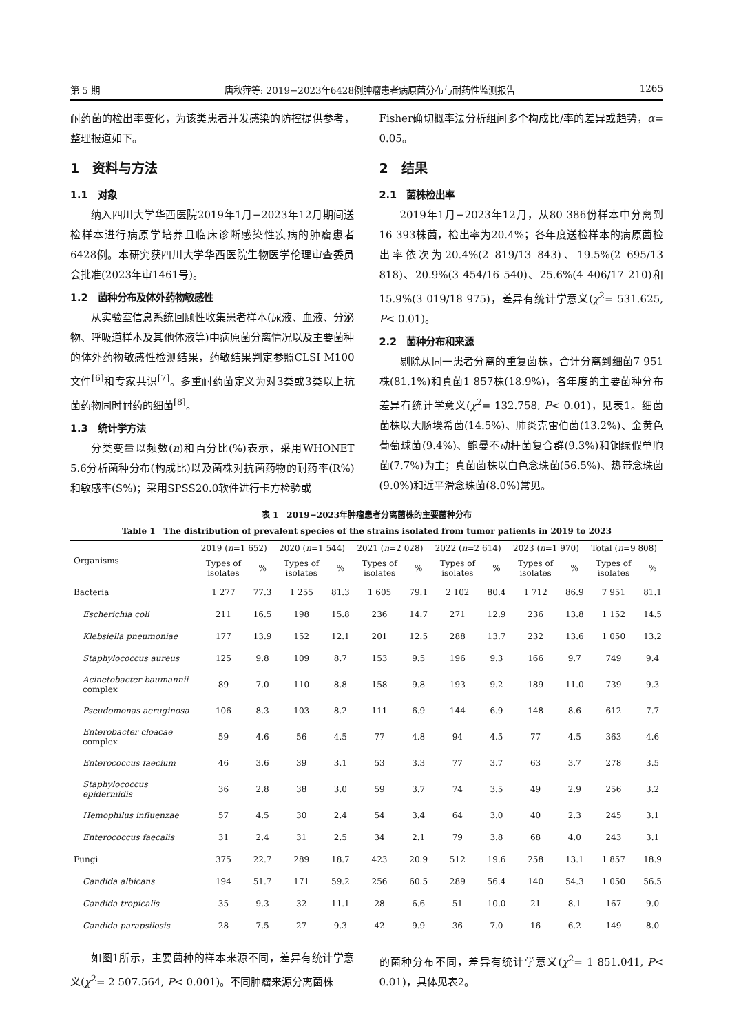第 5 期 唐秋萍等: 2019−2023年6428例肿瘤患者病原菌分布与耐药性监测报告 1265
耐药菌的检出率变化，为该类患者并发感染的防控提供参考，整理报道如下。
1　资料与方法
1.1　对象
纳入四川大学华西医院2019年1月−2023年12月期间送检样本进行病原学培养且临床诊断感染性疾病的肿瘤患者6428例。本研究获四川大学华西医院生物医学伦理审查委员会批准(2023年审1461号)。
1.2　菌种分布及体外药物敏感性
从实验室信息系统回顾性收集患者样本(尿液、血液、分泌物、呼吸道样本及其他体液等)中病原菌分离情况以及主要菌种的体外药物敏感性检测结果，药敏结果判定参照CLSI M100文件<sup>[6]</sup>和专家共识<sup>[7]</sup>。多重耐药菌定义为对3类或3类以上抗菌药物同时耐药的细菌<sup>[8]</sup>。
1.3　统计学方法
分类变量以频数(n)和百分比(%)表示，采用WHONET 5.6分析菌种分布(构成比)以及菌株对抗菌药物的耐药率(R%)和敏感率(S%)；采用SPSS20.0软件进行卡方检验或
Fisher确切概率法分析组间多个构成比/率的差异或趋势，α= 0.05。
2　结果
2.1　菌株检出率
2019年1月−2023年12月，从80 386份样本中分离到16 393株菌，检出率为20.4%；各年度送检样本的病原菌检出率依次为20.4%(2 819/13 843)、19.5%(2 695/13 818)、20.9%(3 454/16 540)、25.6%(4 406/17 210)和15.9%(3 019/18 975)，差异有统计学意义(χ<sup>2</sup>= 531.625, P< 0.01)。
2.2　菌种分布和来源
剔除从同一患者分离的重复菌株，合计分离到细菌7 951株(81.1%)和真菌1 857株(18.9%)，各年度的主要菌种分布差异有统计学意义(χ<sup>2</sup>= 132.758, P< 0.01)，见表1。细菌菌株以大肠埃希菌(14.5%)、肺炎克雷伯菌(13.2%)、金黄色葡萄球菌(9.4%)、鲍曼不动杆菌复合群(9.3%)和铜绿假单胞菌(7.7%)为主；真菌菌株以白色念珠菌(56.5%)、热带念珠菌(9.0%)和近平滑念珠菌(8.0%)常见。
表 1　2019−2023年肿瘤患者分离菌株的主要菌种分布
Table 1　The distribution of prevalent species of the strains isolated from tumor patients in 2019 to 2023
| Organisms | 2019 ( n =1 652) | | 2020 ( n =1 544) | | 2021 ( n =2 028) | | 2022 ( n =2 614) | | 2023 ( n =1 970) | | Total ( n =9 808) | |
| --- | --- | --- | --- | --- | --- | --- | --- | --- | --- | --- | --- | --- |
| | Types of isolates | % | Types of isolates | % | Types of isolates | % | Types of isolates | % | Types of isolates | % | Types of isolates | % |
| Bacteria | 1 277 | 77.3 | 1 255 | 81.3 | 1 605 | 79.1 | 2 102 | 80.4 | 1 712 | 86.9 | 7 951 | 81.1 |
| Escherichia coli | 211 | 16.5 | 198 | 15.8 | 236 | 14.7 | 271 | 12.9 | 236 | 13.8 | 1 152 | 14.5 |
| Klebsiella pneumoniae | 177 | 13.9 | 152 | 12.1 | 201 | 12.5 | 288 | 13.7 | 232 | 13.6 | 1 050 | 13.2 |
| Staphylococcus aureus | 125 | 9.8 | 109 | 8.7 | 153 | 9.5 | 196 | 9.3 | 166 | 9.7 | 749 | 9.4 |
| Acinetobacter baumannii complex | 89 | 7.0 | 110 | 8.8 | 158 | 9.8 | 193 | 9.2 | 189 | 11.0 | 739 | 9.3 |
| Pseudomonas aeruginosa | 106 | 8.3 | 103 | 8.2 | 111 | 6.9 | 144 | 6.9 | 148 | 8.6 | 612 | 7.7 |
| Enterobacter cloacae complex | 59 | 4.6 | 56 | 4.5 | 77 | 4.8 | 94 | 4.5 | 77 | 4.5 | 363 | 4.6 |
| Enterococcus faecium | 46 | 3.6 | 39 | 3.1 | 53 | 3.3 | 77 | 3.7 | 63 | 3.7 | 278 | 3.5 |
| Staphylococcus epidermidis | 36 | 2.8 | 38 | 3.0 | 59 | 3.7 | 74 | 3.5 | 49 | 2.9 | 256 | 3.2 |
| Hemophilus influenzae | 57 | 4.5 | 30 | 2.4 | 54 | 3.4 | 64 | 3.0 | 40 | 2.3 | 245 | 3.1 |
| Enterococcus faecalis | 31 | 2.4 | 31 | 2.5 | 34 | 2.1 | 79 | 3.8 | 68 | 4.0 | 243 | 3.1 |
| Fungi | 375 | 22.7 | 289 | 18.7 | 423 | 20.9 | 512 | 19.6 | 258 | 13.1 | 1 857 | 18.9 |
| Candida albicans | 194 | 51.7 | 171 | 59.2 | 256 | 60.5 | 289 | 56.4 | 140 | 54.3 | 1 050 | 56.5 |
| Candida tropicalis | 35 | 9.3 | 32 | 11.1 | 28 | 6.6 | 51 | 10.0 | 21 | 8.1 | 167 | 9.0 |
| Candida parapsilosis | 28 | 7.5 | 27 | 9.3 | 42 | 9.9 | 36 | 7.0 | 16 | 6.2 | 149 | 8.0 |
如图1所示，主要菌种的样本来源不同，差异有统计学意义(χ<sup>2</sup>= 2 507.564, P< 0.001)。不同肿瘤来源分离菌株
的菌种分布不同，差异有统计学意义(χ<sup>2</sup>= 1 851.041, P< 0.01)，具体见表2。